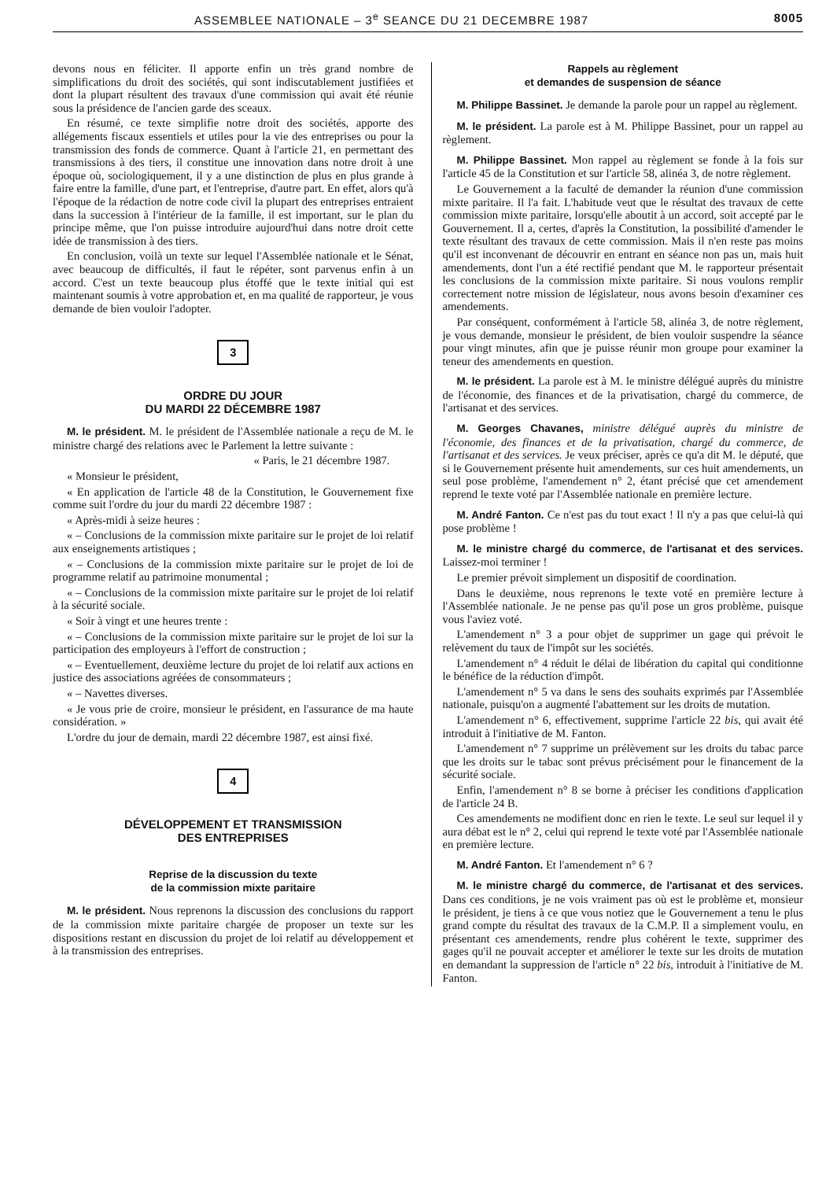ASSEMBLEE NATIONALE – 3<sup>e</sup> SEANCE DU 21 DECEMBRE 1987 8005
devons nous en féliciter. Il apporte enfin un très grand nombre de simplifications du droit des sociétés, qui sont indiscutablement justifiées et dont la plupart résultent des travaux d'une commission qui avait été réunie sous la présidence de l'ancien garde des sceaux.
En résumé, ce texte simplifie notre droit des sociétés, apporte des allégements fiscaux essentiels et utiles pour la vie des entreprises ou pour la transmission des fonds de commerce. Quant à l'article 21, en permettant des transmissions à des tiers, il constitue une innovation dans notre droit à une époque où, sociologiquement, il y a une distinction de plus en plus grande à faire entre la famille, d'une part, et l'entreprise, d'autre part. En effet, alors qu'à l'époque de la rédaction de notre code civil la plupart des entreprises entraient dans la succession à l'intérieur de la famille, il est important, sur le plan du principe même, que l'on puisse introduire aujourd'hui dans notre droit cette idée de transmission à des tiers.
En conclusion, voilà un texte sur lequel l'Assemblée nationale et le Sénat, avec beaucoup de difficultés, il faut le répéter, sont parvenus enfin à un accord. C'est un texte beaucoup plus étoffé que le texte initial qui est maintenant soumis à votre approbation et, en ma qualité de rapporteur, je vous demande de bien vouloir l'adopter.
3
ORDRE DU JOUR
DU MARDI 22 DÉCEMBRE 1987
M. le président. M. le président de l'Assemblée nationale a reçu de M. le ministre chargé des relations avec le Parlement la lettre suivante :
« Paris, le 21 décembre 1987.
« Monsieur le président,
« En application de l'article 48 de la Constitution, le Gouvernement fixe comme suit l'ordre du jour du mardi 22 décembre 1987 :
« Après-midi à seize heures :
« – Conclusions de la commission mixte paritaire sur le projet de loi relatif aux enseignements artistiques ;
« – Conclusions de la commission mixte paritaire sur le projet de loi de programme relatif au patrimoine monumental ;
« – Conclusions de la commission mixte paritaire sur le projet de loi relatif à la sécurité sociale.
« Soir à vingt et une heures trente :
« – Conclusions de la commission mixte paritaire sur le projet de loi sur la participation des employeurs à l'effort de construction ;
« – Eventuellement, deuxième lecture du projet de loi relatif aux actions en justice des associations agréées de consommateurs ;
« – Navettes diverses.
« Je vous prie de croire, monsieur le président, en l'assurance de ma haute considération. »
L'ordre du jour de demain, mardi 22 décembre 1987, est ainsi fixé.
4
DÉVELOPPEMENT ET TRANSMISSION
DES ENTREPRISES
Reprise de la discussion du texte
de la commission mixte paritaire
M. le président. Nous reprenons la discussion des conclusions du rapport de la commission mixte paritaire chargée de proposer un texte sur les dispositions restant en discussion du projet de loi relatif au développement et à la transmission des entreprises.
Rappels au règlement
et demandes de suspension de séance
M. Philippe Bassinet. Je demande la parole pour un rappel au règlement.
M. le président. La parole est à M. Philippe Bassinet, pour un rappel au règlement.
M. Philippe Bassinet. Mon rappel au règlement se fonde à la fois sur l'article 45 de la Constitution et sur l'article 58, alinéa 3, de notre règlement.
Le Gouvernement a la faculté de demander la réunion d'une commission mixte paritaire. Il l'a fait. L'habitude veut que le résultat des travaux de cette commission mixte paritaire, lorsqu'elle aboutit à un accord, soit accepté par le Gouvernement. Il a, certes, d'après la Constitution, la possibilité d'amender le texte résultant des travaux de cette commission. Mais il n'en reste pas moins qu'il est inconvenant de découvrir en entrant en séance non pas un, mais huit amendements, dont l'un a été rectifié pendant que M. le rapporteur présentait les conclusions de la commission mixte paritaire. Si nous voulons remplir correctement notre mission de législateur, nous avons besoin d'examiner ces amendements.
Par conséquent, conformément à l'article 58, alinéa 3, de notre règlement, je vous demande, monsieur le président, de bien vouloir suspendre la séance pour vingt minutes, afin que je puisse réunir mon groupe pour examiner la teneur des amendements en question.
M. le président. La parole est à M. le ministre délégué auprès du ministre de l'économie, des finances et de la privatisation, chargé du commerce, de l'artisanat et des services.
M. Georges Chavanes, ministre délégué auprès du ministre de l'économie, des finances et de la privatisation, chargé du commerce, de l'artisanat et des services. Je veux préciser, après ce qu'a dit M. le député, que si le Gouvernement présente huit amendements, sur ces huit amendements, un seul pose problème, l'amendement n° 2, étant précisé que cet amendement reprend le texte voté par l'Assemblée nationale en première lecture.
M. André Fanton. Ce n'est pas du tout exact ! Il n'y a pas que celui-là qui pose problème !
M. le ministre chargé du commerce, de l'artisanat et des services. Laissez-moi terminer !
Le premier prévoit simplement un dispositif de coordination.
Dans le deuxième, nous reprenons le texte voté en première lecture à l'Assemblée nationale. Je ne pense pas qu'il pose un gros problème, puisque vous l'aviez voté.
L'amendement n° 3 a pour objet de supprimer un gage qui prévoit le relèvement du taux de l'impôt sur les sociétés.
L'amendement n° 4 réduit le délai de libération du capital qui conditionne le bénéfice de la réduction d'impôt.
L'amendement n° 5 va dans le sens des souhaits exprimés par l'Assemblée nationale, puisqu'on a augmenté l'abattement sur les droits de mutation.
L'amendement n° 6, effectivement, supprime l'article 22 bis, qui avait été introduit à l'initiative de M. Fanton.
L'amendement n° 7 supprime un prélèvement sur les droits du tabac parce que les droits sur le tabac sont prévus précisément pour le financement de la sécurité sociale.
Enfin, l'amendement n° 8 se borne à préciser les conditions d'application de l'article 24 B.
Ces amendements ne modifient donc en rien le texte. Le seul sur lequel il y aura débat est le n° 2, celui qui reprend le texte voté par l'Assemblée nationale en première lecture.
M. André Fanton. Et l'amendement n° 6 ?
M. le ministre chargé du commerce, de l'artisanat et des services. Dans ces conditions, je ne vois vraiment pas où est le problème et, monsieur le président, je tiens à ce que vous notiez que le Gouvernement a tenu le plus grand compte du résultat des travaux de la C.M.P. Il a simplement voulu, en présentant ces amendements, rendre plus cohérent le texte, supprimer des gages qu'il ne pouvait accepter et améliorer le texte sur les droits de mutation en demandant la suppression de l'article n° 22 bis, introduit à l'initiative de M. Fanton.